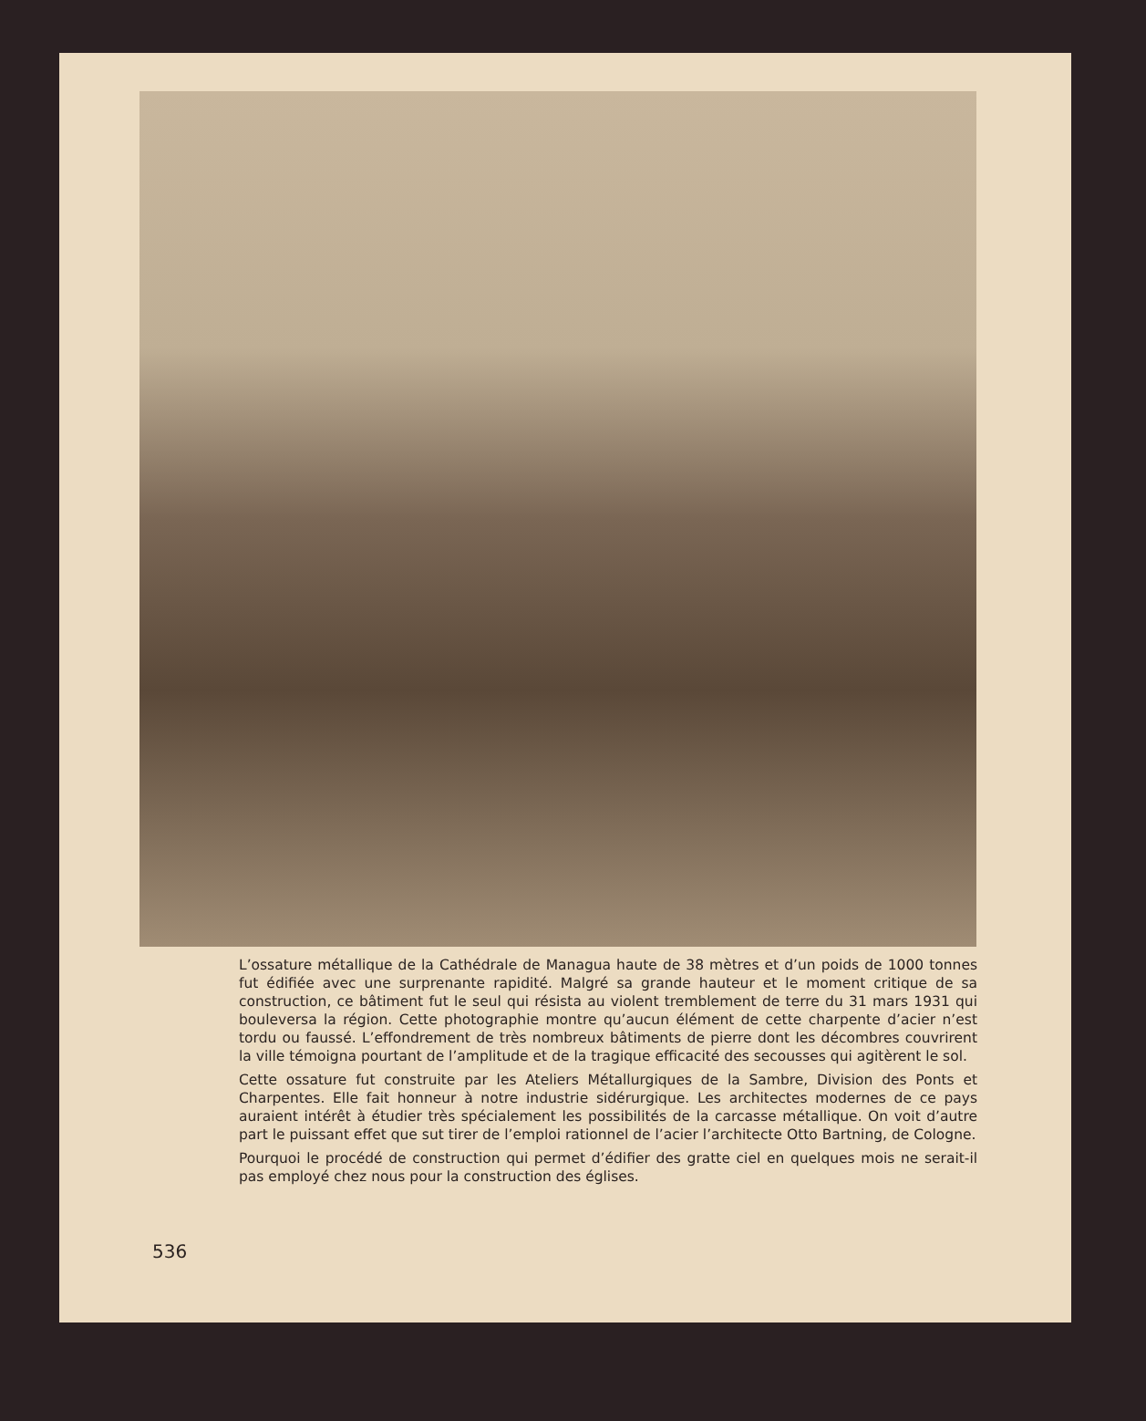L’ossature métallique de la Cathédrale de Managua haute de 38 mètres et d’un poids de 1000 tonnes fut édifiée avec une surprenante rapidité. Malgré sa grande hauteur et le moment critique de sa construction, ce bâtiment fut le seul qui résista au violent tremblement de terre du 31 mars 1931 qui bouleversa la région. Cette photographie montre qu’aucun élément de cette charpente d’acier n’est tordu ou faussé. L’effondrement de très nombreux bâtiments de pierre dont les décombres couvrirent la ville témoigna pourtant de l’amplitude et de la tragique efficacité des secousses qui agitèrent le sol.
Cette ossature fut construite par les Ateliers Métallurgiques de la Sambre, Division des Ponts et Charpentes. Elle fait honneur à notre industrie sidérurgique. Les architectes modernes de ce pays auraient intérêt à étudier très spécialement les possibilités de la carcasse métallique. On voit d’autre part le puissant effet que sut tirer de l’emploi rationnel de l’acier l’architecte Otto Bartning, de Cologne.
Pourquoi le procédé de construction qui permet d’édifier des gratte ciel en quelques mois ne serait-il pas employé chez nous pour la construction des églises.
536